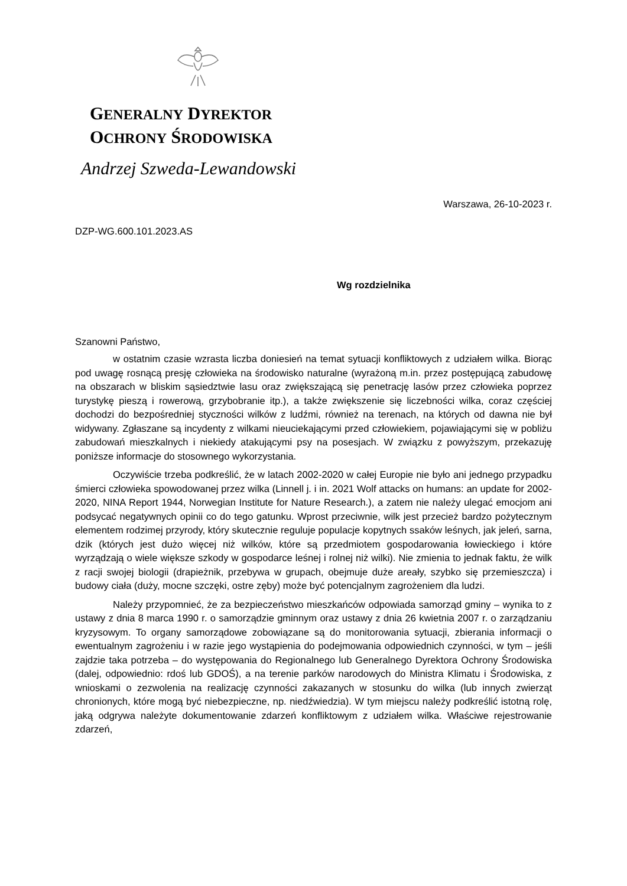GENERALNY DYREKTOR
OCHRONY ŚRODOWISKA
Andrzej Szweda-Lewandowski
Warszawa, 26-10-2023 r.
DZP-WG.600.101.2023.AS
Wg rozdzielnika
Szanowni Państwo,
w ostatnim czasie wzrasta liczba doniesień na temat sytuacji konfliktowych z udziałem wilka. Biorąc pod uwagę rosnącą presję człowieka na środowisko naturalne (wyrażoną m.in. przez postępującą zabudowę na obszarach w bliskim sąsiedztwie lasu oraz zwiększającą się penetrację lasów przez człowieka poprzez turystykę pieszą i rowerową, grzybobranie itp.), a także zwiększenie się liczebności wilka, coraz częściej dochodzi do bezpośredniej styczności wilków z ludźmi, również na terenach, na których od dawna nie był widywany. Zgłaszane są incydenty z wilkami nieuciekającymi przed człowiekiem, pojawiającymi się w pobliżu zabudowań mieszkalnych i niekiedy atakującymi psy na posesjach. W związku z powyższym, przekazuję poniższe informacje do stosownego wykorzystania.
Oczywiście trzeba podkreślić, że w latach 2002-2020 w całej Europie nie było ani jednego przypadku śmierci człowieka spowodowanej przez wilka (Linnell j. i in. 2021 Wolf attacks on humans: an update for 2002-2020, NINA Report 1944, Norwegian Institute for Nature Research.), a zatem nie należy ulegać emocjom ani podsycać negatywnych opinii co do tego gatunku. Wprost przeciwnie, wilk jest przecież bardzo pożytecznym elementem rodzimej przyrody, który skutecznie reguluje populacje kopytnych ssaków leśnych, jak jeleń, sarna, dzik (których jest dużo więcej niż wilków, które są przedmiotem gospodarowania łowieckiego i które wyrządzają o wiele większe szkody w gospodarce leśnej i rolnej niż wilki). Nie zmienia to jednak faktu, że wilk z racji swojej biologii (drapieżnik, przebywa w grupach, obejmuje duże areały, szybko się przemieszcza) i budowy ciała (duży, mocne szczęki, ostre zęby) może być potencjalnym zagrożeniem dla ludzi.
Należy przypomnieć, że za bezpieczeństwo mieszkańców odpowiada samorząd gminy – wynika to z ustawy z dnia 8 marca 1990 r. o samorządzie gminnym oraz ustawy z dnia 26 kwietnia 2007 r. o zarządzaniu kryzysowym. To organy samorządowe zobowiązane są do monitorowania sytuacji, zbierania informacji o ewentualnym zagrożeniu i w razie jego wystąpienia do podejmowania odpowiednich czynności, w tym – jeśli zajdzie taka potrzeba – do występowania do Regionalnego lub Generalnego Dyrektora Ochrony Środowiska (dalej, odpowiednio: rdoś lub GDOŚ), a na terenie parków narodowych do Ministra Klimatu i Środowiska, z wnioskami o zezwolenia na realizację czynności zakazanych w stosunku do wilka (lub innych zwierząt chronionych, które mogą być niebezpieczne, np. niedźwiedzia). W tym miejscu należy podkreślić istotną rolę, jaką odgrywa należyte dokumentowanie zdarzeń konfliktowym z udziałem wilka. Właściwe rejestrowanie zdarzeń,